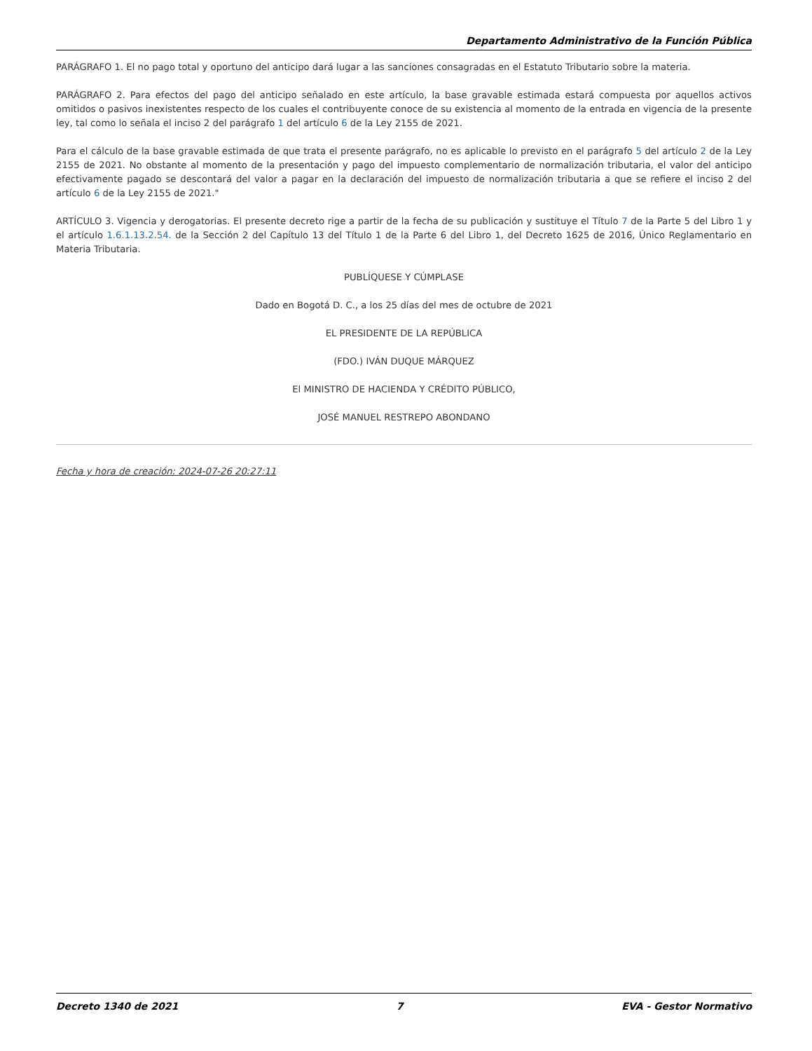Departamento Administrativo de la Función Pública
PARÁGRAFO 1. El no pago total y oportuno del anticipo dará lugar a las sanciones consagradas en el Estatuto Tributario sobre la materia.
PARÁGRAFO 2. Para efectos del pago del anticipo señalado en este artículo, la base gravable estimada estará compuesta por aquellos activos omitidos o pasivos inexistentes respecto de los cuales el contribuyente conoce de su existencia al momento de la entrada en vigencia de la presente ley, tal como lo señala el inciso 2 del parágrafo 1 del artículo 6 de la Ley 2155 de 2021.
Para el cálculo de la base gravable estimada de que trata el presente parágrafo, no es aplicable lo previsto en el parágrafo 5 del artículo 2 de la Ley 2155 de 2021. No obstante al momento de la presentación y pago del impuesto complementario de normalización tributaria, el valor del anticipo efectivamente pagado se descontará del valor a pagar en la declaración del impuesto de normalización tributaria a que se refiere el inciso 2 del artículo 6 de la Ley 2155 de 2021."
ARTÍCULO 3. Vigencia y derogatorias. El presente decreto rige a partir de la fecha de su publicación y sustituye el Título 7 de la Parte 5 del Libro 1 y el artículo 1.6.1.13.2.54. de la Sección 2 del Capítulo 13 del Título 1 de la Parte 6 del Libro 1, del Decreto 1625 de 2016, Único Reglamentario en Materia Tributaria.
PUBLÍQUESE Y CÚMPLASE
Dado en Bogotá D. C., a los 25 días del mes de octubre de 2021
EL PRESIDENTE DE LA REPÚBLICA
(FDO.) IVÁN DUQUE MÁRQUEZ
El MINISTRO DE HACIENDA Y CRÉDITO PÚBLICO,
JOSÉ MANUEL RESTREPO ABONDANO
Fecha y hora de creación: 2024-07-26 20:27:11
Decreto 1340 de 2021 7 EVA - Gestor Normativo